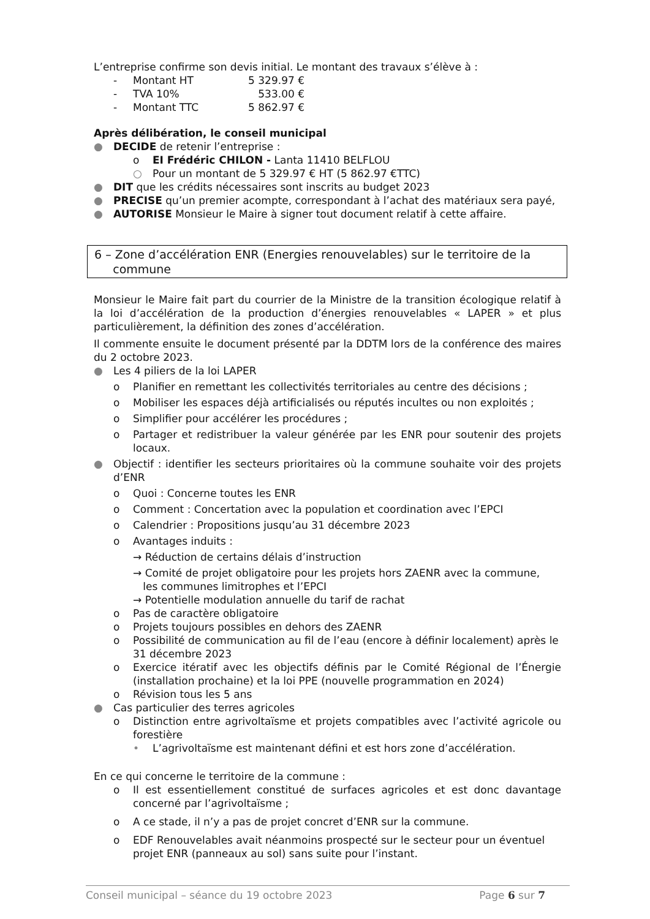L’entreprise confirme son devis initial. Le montant des travaux s’élève à :
- Montant HT 5 329.97 €
- TVA 10% 533.00 €
- Montant TTC 5 862.97 €
Après délibération, le conseil municipal
● DECIDE de retenir l’entreprise :
o EI Frédéric CHILON - Lanta 11410 BELFLOU
○ Pour un montant de 5 329.97 € HT (5 862.97 €TTC)
● DIT que les crédits nécessaires sont inscrits au budget 2023
● PRECISE qu’un premier acompte, correspondant à l’achat des matériaux sera payé,
● AUTORISE Monsieur le Maire à signer tout document relatif à cette affaire.
6 – Zone d’accélération ENR (Energies renouvelables) sur le territoire de la
commune
Monsieur le Maire fait part du courrier de la Ministre de la transition écologique relatif à la loi d’accélération de la production d’énergies renouvelables « LAPER » et plus particulièrement, la définition des zones d’accélération.
Il commente ensuite le document présenté par la DDTM lors de la conférence des maires du 2 octobre 2023.
● Les 4 piliers de la loi LAPER
o Planifier en remettant les collectivités territoriales au centre des décisions ;
o Mobiliser les espaces déjà artificialisés ou réputés incultes ou non exploités ;
o Simplifier pour accélérer les procédures ;
o Partager et redistribuer la valeur générée par les ENR pour soutenir des projets locaux.
● Objectif : identifier les secteurs prioritaires où la commune souhaite voir des projets d’ENR
o Quoi : Concerne toutes les ENR
o Comment : Concertation avec la population et coordination avec l’EPCI
o Calendrier : Propositions jusqu’au 31 décembre 2023
o Avantages induits :
→ Réduction de certains délais d’instruction
→ Comité de projet obligatoire pour les projets hors ZAENR avec la commune,
les communes limitrophes et l’EPCI
→ Potentielle modulation annuelle du tarif de rachat
o Pas de caractère obligatoire
o Projets toujours possibles en dehors des ZAENR
o Possibilité de communication au fil de l’eau (encore à définir localement) après le 31 décembre 2023
o Exercice itératif avec les objectifs définis par le Comité Régional de l’Énergie (installation prochaine) et la loi PPE (nouvelle programmation en 2024)
o Révision tous les 5 ans
● Cas particulier des terres agricoles
o Distinction entre agrivoltaïsme et projets compatibles avec l’activité agricole ou forestière
• L’agrivoltaïsme est maintenant défini et est hors zone d’accélération.
En ce qui concerne le territoire de la commune :
o Il est essentiellement constitué de surfaces agricoles et est donc davantage concerné par l’agrivoltaïsme ;
o A ce stade, il n’y a pas de projet concret d’ENR sur la commune.
o EDF Renouvelables avait néanmoins prospecté sur le secteur pour un éventuel projet ENR (panneaux au sol) sans suite pour l’instant.
Conseil municipal – séance du 19 octobre 2023 Page 6 sur 7